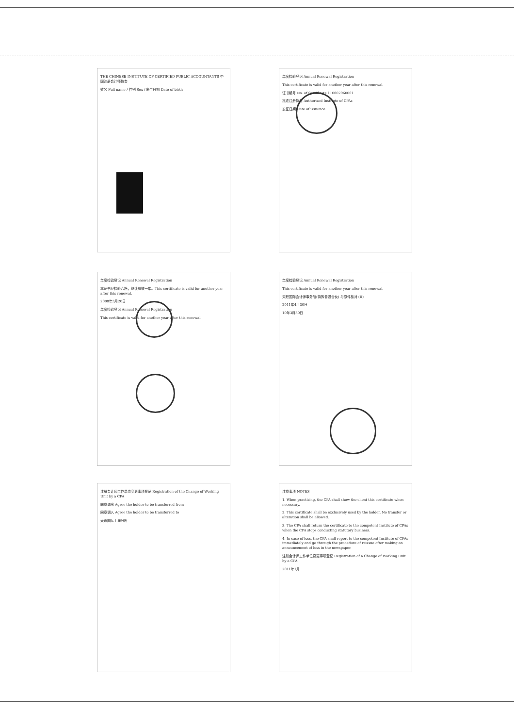THE CHINESE INSTITUTE OF CERTIFIED PUBLIC ACCOUNTANTS 中国注册会计师协会
姓名 Full name / 性别 Sex / 出生日期 Date of birth
年度检验登记 Annual Renewal Registration
This certificate is valid for another year after this renewal.
证书编号 No. of Certificate 110002960001
批准注册协会 Authorized Institute of CPAs
发证日期 Date of issuance
年度检验登记 Annual Renewal Registration
本证书经检验合格，继续有效一年。This certificate is valid for another year after this renewal.
2008年3月20日
年度检验登记 Annual Renewal Registration
This certificate is valid for another year after this renewal.
年度检验登记 Annual Renewal Registration
This certificate is valid for another year after this renewal.
天职国际会计师事务所(特殊普通合伙) 与原件核对 (II)
2011年4月30日
10年3月30日
注册会计师工作单位变更事项登记 Registration of the Change of Working Unit by a CPA
同意调出 Agree the holder to be transferred from
同意调入 Agree the holder to be transferred to
天职国际上海分所
注意事项 NOTES
1. When practising, the CPA shall show the client this certificate when necessary.
2. This certificate shall be exclusively used by the holder. No transfer or alteration shall be allowed.
3. The CPA shall return the certificate to the competent Institute of CPAs when the CPA stops conducting statutory business.
4. In case of loss, the CPA shall report to the competent Institute of CPAs immediately and go through the procedure of reissue after making an announcement of loss in the newspaper.
注册会计师工作单位变更事项登记 Registration of a Change of Working Unit by a CPA
2011年1月